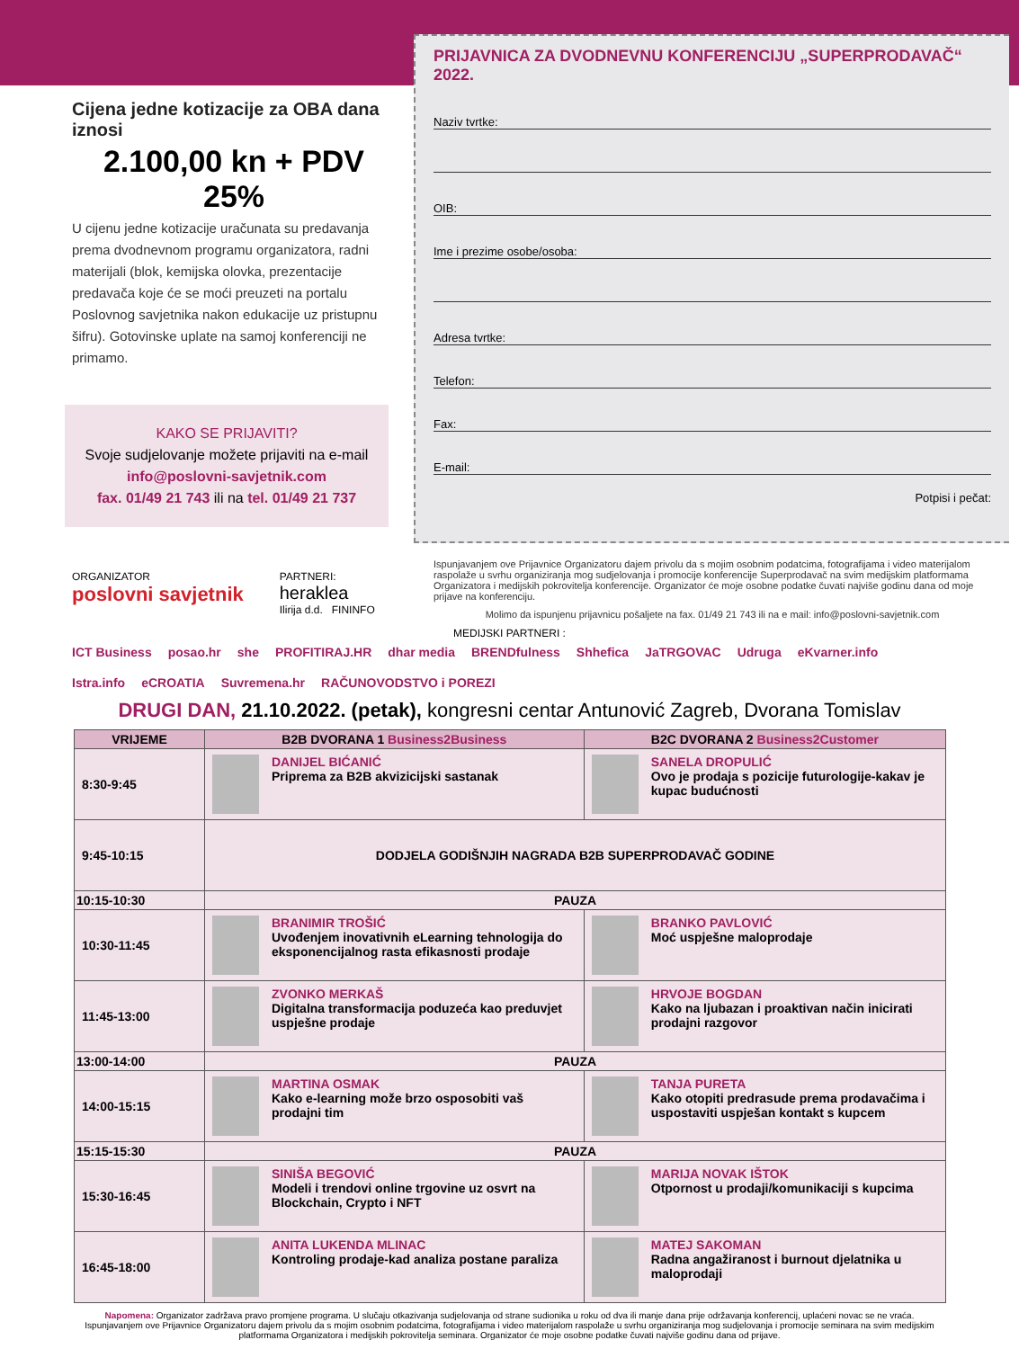Cijena jedne kotizacije za OBA dana iznosi
2.100,00 kn + PDV 25%
U cijenu jedne kotizacije uračunata su predavanja prema dvodnevnom programu organizatora, radni materijali (blok, kemijska olovka, prezentacije predavača koje će se moći preuzeti na portalu Poslovnog savjetnika nakon edukacije uz pristupnu šifru). Gotovinske uplate na samoj konferenciji ne primamo.
KAKO SE PRIJAVITI?
Svoje sudjelovanje možete prijaviti na e-mail
info@poslovni-savjetnik.com
fax. 01/49 21 743 ili na tel. 01/49 21 737
PRIJAVNICA ZA DVODNEVNU KONFERENCIJU „SUPERPRODAVAČ“ 2022.
Naziv tvrtke:
OIB:
Ime i prezime osobe/osoba:
Adresa tvrtke:
Telefon:
Fax:
E-mail:
Potpisi i pečat:
Ispunjavanjem ove Prijavnice Organizatoru dajem privolu da s mojim osobnim podatcima, fotografijama i video materijalom raspolaže u svrhu organiziranja mog sudjelovanja i promocije konferencije Superprodavač na svim medijskim platformama Organizatora i medijskih pokrovitelja konferencije. Organizator će moje osobne podatke čuvati najviše godinu dana od moje prijave na konferenciju.
Molimo da ispunjenu prijavnicu pošaljete na fax. 01/49 21 743 ili na e mail: info@poslovni-savjetnik.com
ORGANIZATOR
poslovni savjetnik
PARTNERI:
heraklea
Ilirija d.d. FININFO
MEDIJSKI PARTNERI :
ICT Business posao.hr she PROFITIRAJ.HR dhar media BRENDfulness Shhefica JaTRGOVAC Udruga eKvarner.info Istra.info eCROATIA Suvremena.hr RAČUNOVODSTVO i POREZI
DRUGI DAN, 21.10.2022. (petak), kongresni centar Antunović Zagreb, Dvorana Tomislav
| VRIJEME | B2B DVORANA 1 Business2Business | B2C DVORANA 2 Business2Customer |
| --- | --- | --- |
| 8:30-9:45 | DANIJEL BIĆANIĆ Priprema za B2B akvizicijski sastanak | SANELA DROPULIĆ Ovo je prodaja s pozicije futurologije-kakav je kupac budućnosti |
| 9:45-10:15 | DODJELA GODIŠNJIH NAGRADA B2B SUPERPRODAVAČ GODINE | |
| 10:15-10:30 | PAUZA | |
| 10:30-11:45 | BRANIMIR TROŠIĆ Uvođenjem inovativnih eLearning tehnologija do eksponencijalnog rasta efikasnosti prodaje | BRANKO PAVLOVIĆ Moć uspješne maloprodaje |
| 11:45-13:00 | ZVONKO MERKAŠ Digitalna transformacija poduzeća kao preduvjet uspješne prodaje | HRVOJE BOGDAN Kako na ljubazan i proaktivan način inicirati prodajni razgovor |
| 13:00-14:00 | PAUZA | |
| 14:00-15:15 | MARTINA OSMAK Kako e-learning može brzo osposobiti vaš prodajni tim | TANJA PURETA Kako otopiti predrasude prema prodavačima i uspostaviti uspješan kontakt s kupcem |
| 15:15-15:30 | PAUZA | |
| 15:30-16:45 | SINIŠA BEGOVIĆ Modeli i trendovi online trgovine uz osvrt na Blockchain, Crypto i NFT | MARIJA NOVAK IŠTOK Otpornost u prodaji/komunikaciji s kupcima |
| 16:45-18:00 | ANITA LUKENDA MLINAC Kontroling prodaje-kad analiza postane paraliza | MATEJ SAKOMAN Radna angažiranost i burnout djelatnika u maloprodaji |
Napomena: Organizator zadržava pravo promjene programa. U slučaju otkazivanja sudjelovanja od strane sudionika u roku od dva ili manje dana prije održavanja konferencij, uplaćeni novac se ne vraća. Ispunjavanjem ove Prijavnice Organizatoru dajem privolu da s mojim osobnim podatcima, fotografijama i video materijalom raspolaže u svrhu organiziranja mog sudjelovanja i promocije seminara na svim medijskim platformama Organizatora i medijskih pokrovitelja seminara. Organizator će moje osobne podatke čuvati najviše godinu dana od prijave.